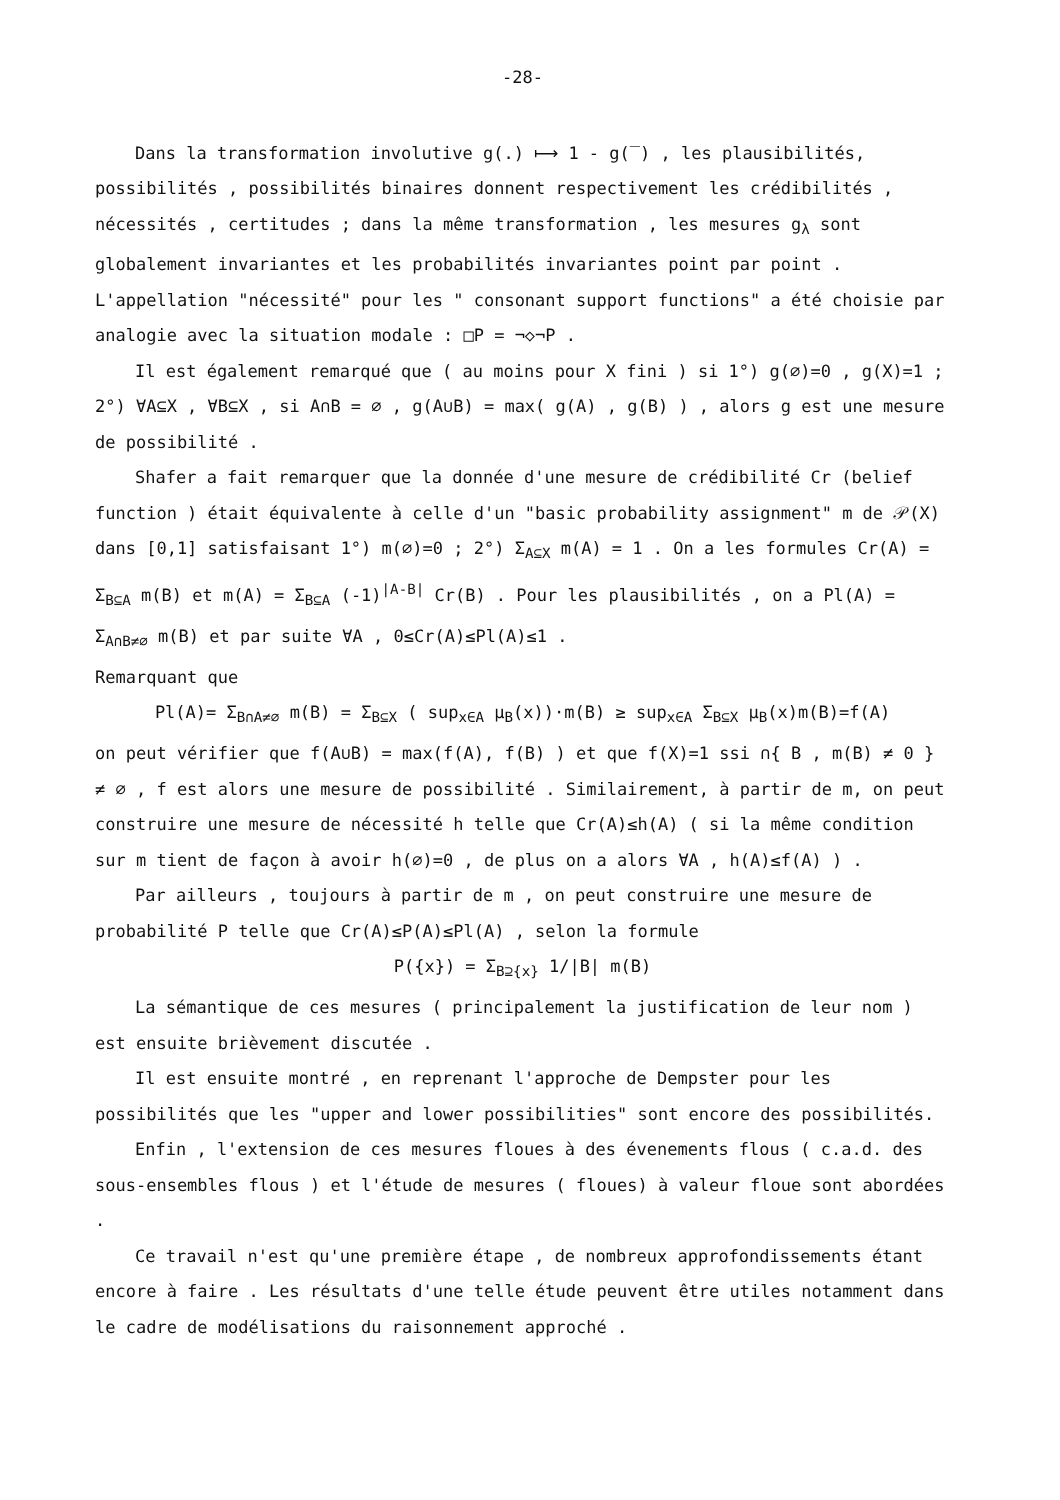-28-
Dans la transformation involutive g(.) ⟼ 1 - g(‾) , les plausibilités, possibilités , possibilités binaires donnent respectivement les crédibilités , nécessités , certitudes ; dans la même transformation , les mesures g<sub>λ</sub> sont globalement invariantes et les probabilités invariantes point par point . L'appellation "nécessité" pour les " consonant support functions" a été choisie par analogie avec la situation modale : □P = ¬◇¬P .
Il est également remarqué que ( au moins pour X fini ) si 1°) g(∅)=0 , g(X)=1 ; 2°) ∀A⊆X , ∀B⊆X , si A∩B = ∅ , g(A∪B) = max( g(A) , g(B) ) , alors g est une mesure de possibilité .
Shafer a fait remarquer que la donnée d'une mesure de crédibilité Cr (belief function ) était équivalente à celle d'un "basic probability assignment" m de 𝒫(X) dans [0,1] satisfaisant 1°) m(∅)=0 ; 2°) Σ<sub>A⊆X</sub> m(A) = 1 . On a les formules Cr(A) = Σ<sub>B⊆A</sub> m(B) et m(A) = Σ<sub>B⊆A</sub> (-1)<sup>|A-B|</sup> Cr(B) . Pour les plausibilités , on a Pl(A) = Σ<sub>A∩B≠∅</sub> m(B) et par suite ∀A , 0≤Cr(A)≤Pl(A)≤1 .
Remarquant que
Pl(A)= Σ<sub>B∩A≠∅</sub> m(B) = Σ<sub>B⊆X</sub> ( sup<sub>x∈A</sub> μ<sub>B</sub>(x))·m(B) ≥ sup<sub>x∈A</sub> Σ<sub>B⊆X</sub> μ<sub>B</sub>(x)m(B)=f(A)
on peut vérifier que f(A∪B) = max(f(A), f(B) ) et que f(X)=1 ssi ∩{ B , m(B) ≠ 0 } ≠ ∅ , f est alors une mesure de possibilité . Similairement, à partir de m, on peut construire une mesure de nécessité h telle que Cr(A)≤h(A) ( si la même condition sur m tient de façon à avoir h(∅)=0 , de plus on a alors ∀A , h(A)≤f(A) ) .
Par ailleurs , toujours à partir de m , on peut construire une mesure de probabilité P telle que Cr(A)≤P(A)≤Pl(A) , selon la formule
P({x}) = Σ<sub>B⊇{x}</sub> 1/|B| m(B)
La sémantique de ces mesures ( principalement la justification de leur nom ) est ensuite brièvement discutée .
Il est ensuite montré , en reprenant l'approche de Dempster pour les possibilités que les "upper and lower possibilities" sont encore des possibilités.
Enfin , l'extension de ces mesures floues à des évenements flous ( c.a.d. des sous-ensembles flous ) et l'étude de mesures ( floues) à valeur floue sont abordées .
Ce travail n'est qu'une première étape , de nombreux approfondissements étant encore à faire . Les résultats d'une telle étude peuvent être utiles notamment dans le cadre de modélisations du raisonnement approché .